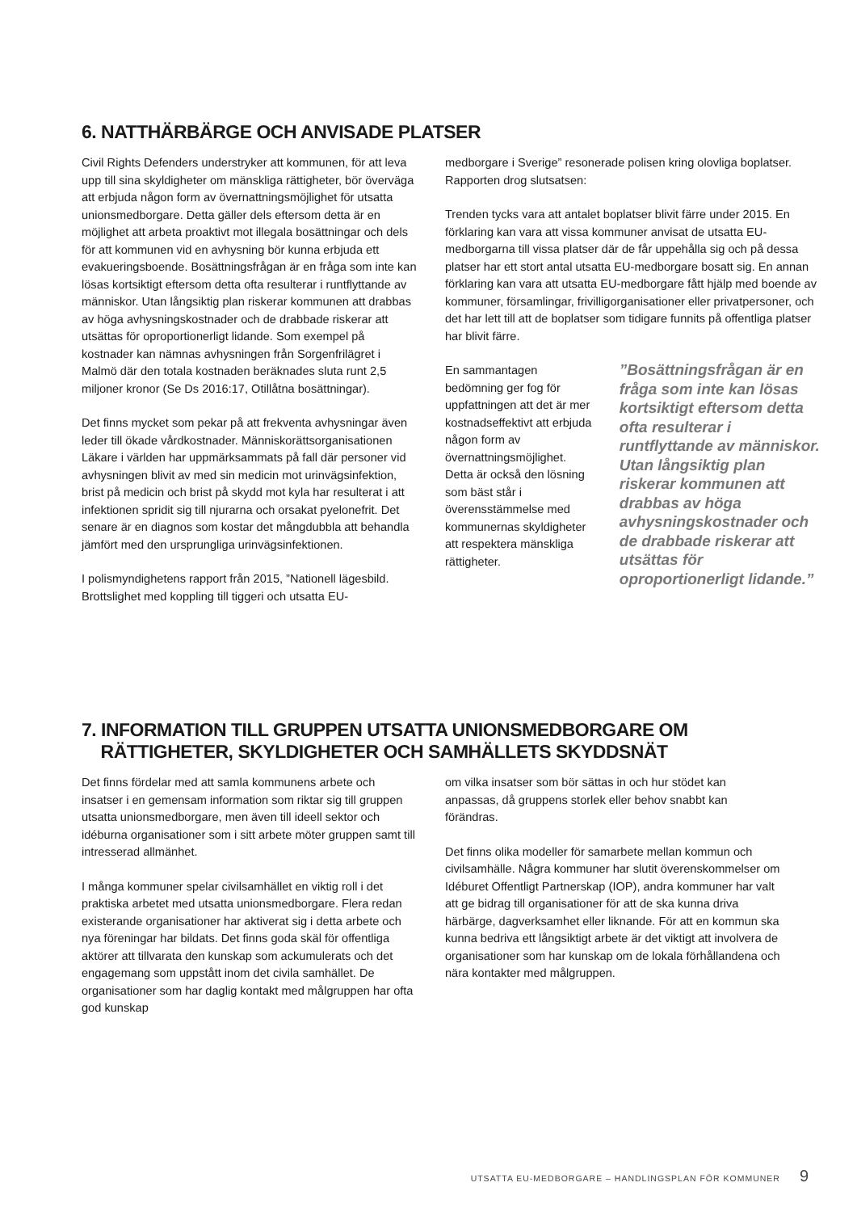6. NATTHÄRBÄRGE OCH ANVISADE PLATSER
Civil Rights Defenders understryker att kommunen, för att leva upp till sina skyldigheter om mänskliga rättigheter, bör överväga att erbjuda någon form av övernattningsmöjlighet för utsatta unionsmedborgare. Detta gäller dels eftersom detta är en möjlighet att arbeta proaktivt mot illegala bosättningar och dels för att kommunen vid en avhysning bör kunna erbjuda ett evakueringsboende. Bosättningsfrågan är en fråga som inte kan lösas kortsiktigt eftersom detta ofta resulterar i runtflyttande av människor. Utan långsiktig plan riskerar kommunen att drabbas av höga avhysningskostnader och de drabbade riskerar att utsättas för oproportionerligt lidande. Som exempel på kostnader kan nämnas avhysningen från Sorgenfrilägret i Malmö där den totala kostnaden beräknades sluta runt 2,5 miljoner kronor (Se Ds 2016:17, Otillåtna bosättningar).
Det finns mycket som pekar på att frekventa avhysningar även leder till ökade vårdkostnader. Människorättsorganisationen Läkare i världen har uppmärksammats på fall där personer vid avhysningen blivit av med sin medicin mot urinvägsinfektion, brist på medicin och brist på skydd mot kyla har resulterat i att infektionen spridit sig till njurarna och orsakat pyelonefrit. Det senare är en diagnos som kostar det mångdubbla att behandla jämfört med den ursprungliga urinvägsinfektionen.
I polismyndighetens rapport från 2015, ”Nationell lägesbild. Brottslighet med koppling till tiggeri och utsatta EU-
medborgare i Sverige” resonerade polisen kring olovliga boplatser. Rapporten drog slutsatsen:
Trenden tycks vara att antalet boplatser blivit färre under 2015. En förklaring kan vara att vissa kommuner anvisat de utsatta EU-medborgarna till vissa platser där de får uppehålla sig och på dessa platser har ett stort antal utsatta EU-medborgare bosatt sig. En annan förklaring kan vara att utsatta EU-medborgare fått hjälp med boende av kommuner, församlingar, frivilligorganisationer eller privatpersoner, och det har lett till att de boplatser som tidigare funnits på offentliga platser har blivit färre.
En sammantagen bedömning ger fog för uppfattningen att det är mer kostnadseffektivt att erbjuda någon form av övernattningsmöjlighet. Detta är också den lösning som bäst står i överensstämmelse med kommunernas skyldigheter att respektera mänskliga rättigheter.
”Bosättningsfrågan är en fråga som inte kan lösas kortsiktigt eftersom detta ofta resulterar i runtflyttande av människor. Utan långsiktig plan riskerar kommunen att drabbas av höga avhysningskostnader och de drabbade riskerar att utsättas för oproportionerligt lidande.”
7. INFORMATION TILL GRUPPEN UTSATTA UNIONSMEDBORGARE OM
RÄTTIGHETER, SKYLDIGHETER OCH SAMHÄLLETS SKYDDSNÄT
Det finns fördelar med att samla kommunens arbete och insatser i en gemensam information som riktar sig till gruppen utsatta unionsmedborgare, men även till ideell sektor och idéburna organisationer som i sitt arbete möter gruppen samt till intresserad allmänhet.
I många kommuner spelar civilsamhället en viktig roll i det praktiska arbetet med utsatta unionsmedborgare. Flera redan existerande organisationer har aktiverat sig i detta arbete och nya föreningar har bildats. Det finns goda skäl för offentliga aktörer att tillvarata den kunskap som ackumulerats och det engagemang som uppstått inom det civila samhället. De organisationer som har daglig kontakt med målgruppen har ofta god kunskap
om vilka insatser som bör sättas in och hur stödet kan anpassas, då gruppens storlek eller behov snabbt kan förändras.
Det finns olika modeller för samarbete mellan kommun och civilsamhälle. Några kommuner har slutit överenskommelser om Idéburet Offentligt Partnerskap (IOP), andra kommuner har valt att ge bidrag till organisationer för att de ska kunna driva härbärge, dagverksamhet eller liknande. För att en kommun ska kunna bedriva ett långsiktigt arbete är det viktigt att involvera de organisationer som har kunskap om de lokala förhållandena och nära kontakter med målgruppen.
UTSATTA EU-MEDBORGARE – HANDLINGSPLAN FÖR KOMMUNER 9